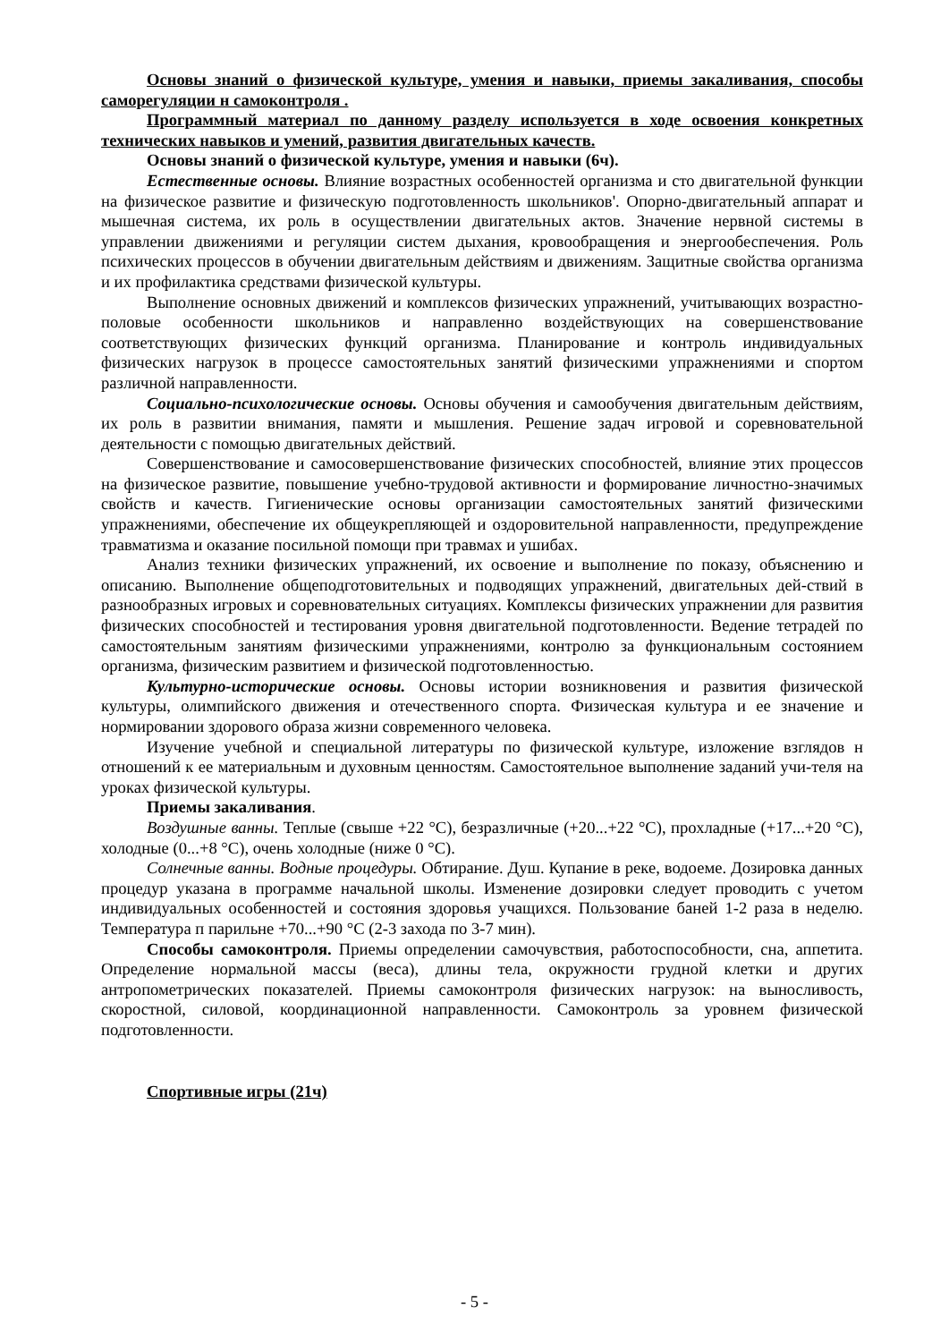Основы знаний о физической культуре, умения и навыки, приемы закаливания, способы саморегуляции н самоконтроля .
Программный материал по данному разделу используется в ходе освоения конкретных технических навыков и умений, развития двигательных качеств.
Основы знаний о физической культуре, умения и навыки (6ч).
Естественные основы. Влияние возрастных особенностей организма и сто двигательной функции на физическое развитие и физическую подготовленность школьников'. Опорно-двигательный аппарат и мышечная система, их роль в осуществлении двигательных актов. Значение нервной системы в управлении движениями и регуляции систем дыхания, кровообращения и энергообеспечения. Роль психических процессов в обучении двигательным действиям и движениям. Защитные свойства организма и их профилактика средствами физической культуры.
Выполнение основных движений и комплексов физических упражнений, учитывающих возрастно-половые особенности школьников и направленно воздействующих на совершенствование соответствующих физических функций организма. Планирование и контроль индивидуальных физических нагрузок в процессе самостоятельных занятий физическими упражнениями и спортом различной направленности.
Социально-психологические основы. Основы обучения и самообучения двигательным действиям, их роль в развитии внимания, памяти и мышления. Решение задач игровой и соревновательной деятельности с помощью двигательных действий.
Совершенствование и самосовершенствование физических способностей, влияние этих процессов на физическое развитие, повышение учебно-трудовой активности и формирование личностно-значимых свойств и качеств. Гигиенические основы организации самостоятельных занятий физическими упражнениями, обеспечение их общеукрепляющей и оздоровительной направленности, предупреждение травматизма и оказание посильной помощи при травмах и ушибах.
Анализ техники физических упражнений, их освоение и выполнение по показу, объяснению и описанию. Выполнение общеподготовительных и подводящих упражнений, двигательных дей-ствий в разнообразных игровых и соревновательных ситуациях. Комплексы физических упражнении для развития физических способностей и тестирования уровня двигательной подготовленности. Ведение тетрадей по самостоятельным занятиям физическими упражнениями, контролю за функциональным состоянием организма, физическим развитием и физической подготовленностью.
Культурно-исторические основы. Основы истории возникновения и развития физической культуры, олимпийского движения и отечественного спорта. Физическая культура и ее значение и нормировании здорового образа жизни современного человека.
Изучение учебной и специальной литературы по физической культуре, изложение взглядов н отношений к ее материальным и духовным ценностям. Самостоятельное выполнение заданий учи-теля на уроках физической культуры.
Приемы закаливания.
Воздушные ванны. Теплые (свыше +22 °С), безразличные (+20...+22 °С), прохладные (+17...+20 °С), холодные (0...+8 °С), очень холодные (ниже 0 °С).
Солнечные ванны. Водные процедуры. Обтирание. Душ. Купание в реке, водоеме. Дозировка данных процедур указана в программе начальной школы. Изменение дозировки следует проводить с учетом индивидуальных особенностей и состояния здоровья учащихся. Пользование баней 1-2 раза в неделю. Температура п парильне +70...+90 °С (2-3 захода по 3-7 мин).
Способы самоконтроля. Приемы определении самочувствия, работоспособности, сна, аппетита. Определение нормальной массы (веса), длины тела, окружности грудной клетки и других антропометрических показателей. Приемы самоконтроля физических нагрузок: на выносливость, скоростной, силовой, координационной направленности. Самоконтроль за уровнем физической подготовленности.
Спортивные игры (21ч)
- 5 -